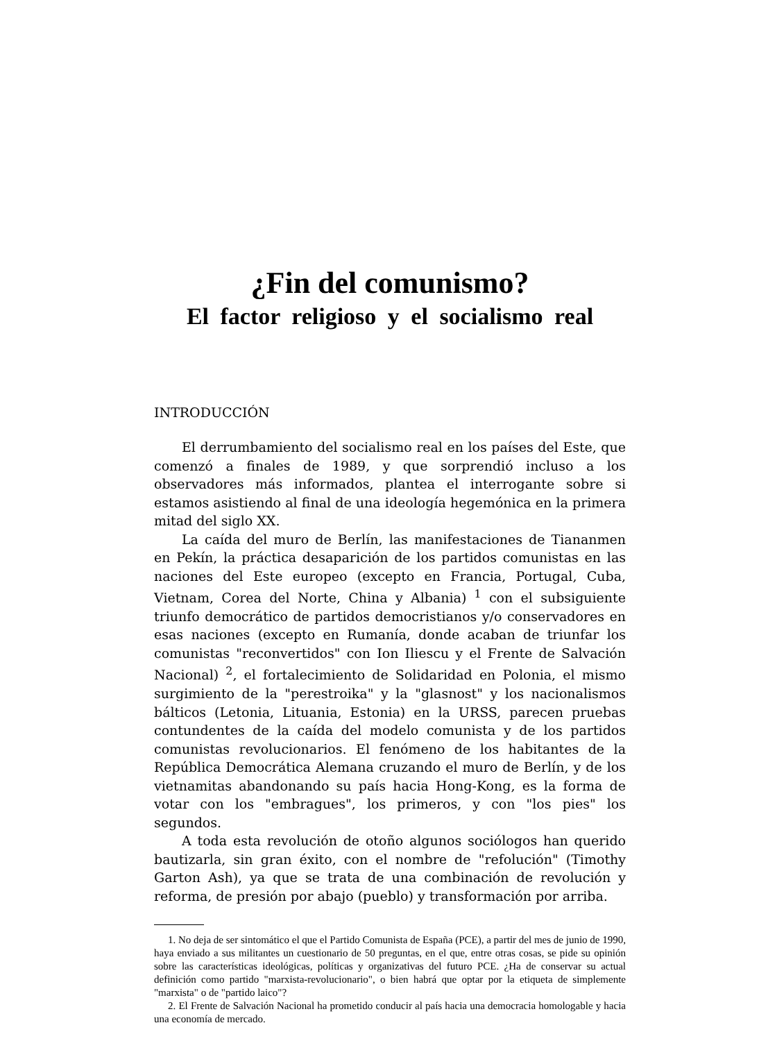¿Fin del comunismo?
El factor religioso y el socialismo real
INTRODUCCIÓN
El derrumbamiento del socialismo real en los países del Este, que comenzó a finales de 1989, y que sorprendió incluso a los observadores más informados, plantea el interrogante sobre si estamos asistiendo al final de una ideología hegemónica en la primera mitad del siglo XX.
La caída del muro de Berlín, las manifestaciones de Tiananmen en Pekín, la práctica desaparición de los partidos comunistas en las naciones del Este europeo (excepto en Francia, Portugal, Cuba, Vietnam, Corea del Norte, China y Albania) <sup>1</sup> con el subsiguiente triunfo democrático de partidos democristianos y/o conservadores en esas naciones (excepto en Rumanía, donde acaban de triunfar los comunistas "reconvertidos" con Ion Iliescu y el Frente de Salvación Nacional) <sup>2</sup>, el fortalecimiento de Solidaridad en Polonia, el mismo surgimiento de la "perestroika" y la "glasnost" y los nacionalismos bálticos (Letonia, Lituania, Estonia) en la URSS, parecen pruebas contundentes de la caída del modelo comunista y de los partidos comunistas revolucionarios. El fenómeno de los habitantes de la República Democrática Alemana cruzando el muro de Berlín, y de los vietnamitas abandonando su país hacia Hong-Kong, es la forma de votar con los "embragues", los primeros, y con "los pies" los segundos.
A toda esta revolución de otoño algunos sociólogos han querido bautizarla, sin gran éxito, con el nombre de "refolución" (Timothy Garton Ash), ya que se trata de una combinación de revolución y reforma, de presión por abajo (pueblo) y transformación por arriba.
1. No deja de ser sintomático el que el Partido Comunista de España (PCE), a partir del mes de junio de 1990, haya enviado a sus militantes un cuestionario de 50 preguntas, en el que, entre otras cosas, se pide su opinión sobre las características ideológicas, políticas y organizativas del futuro PCE. ¿Ha de conservar su actual definición como partido "marxista-revolucionario", o bien habrá que optar por la etiqueta de simplemente "marxista" o de "partido laico"?
2. El Frente de Salvación Nacional ha prometido conducir al país hacia una democracia homologable y hacia una economía de mercado.